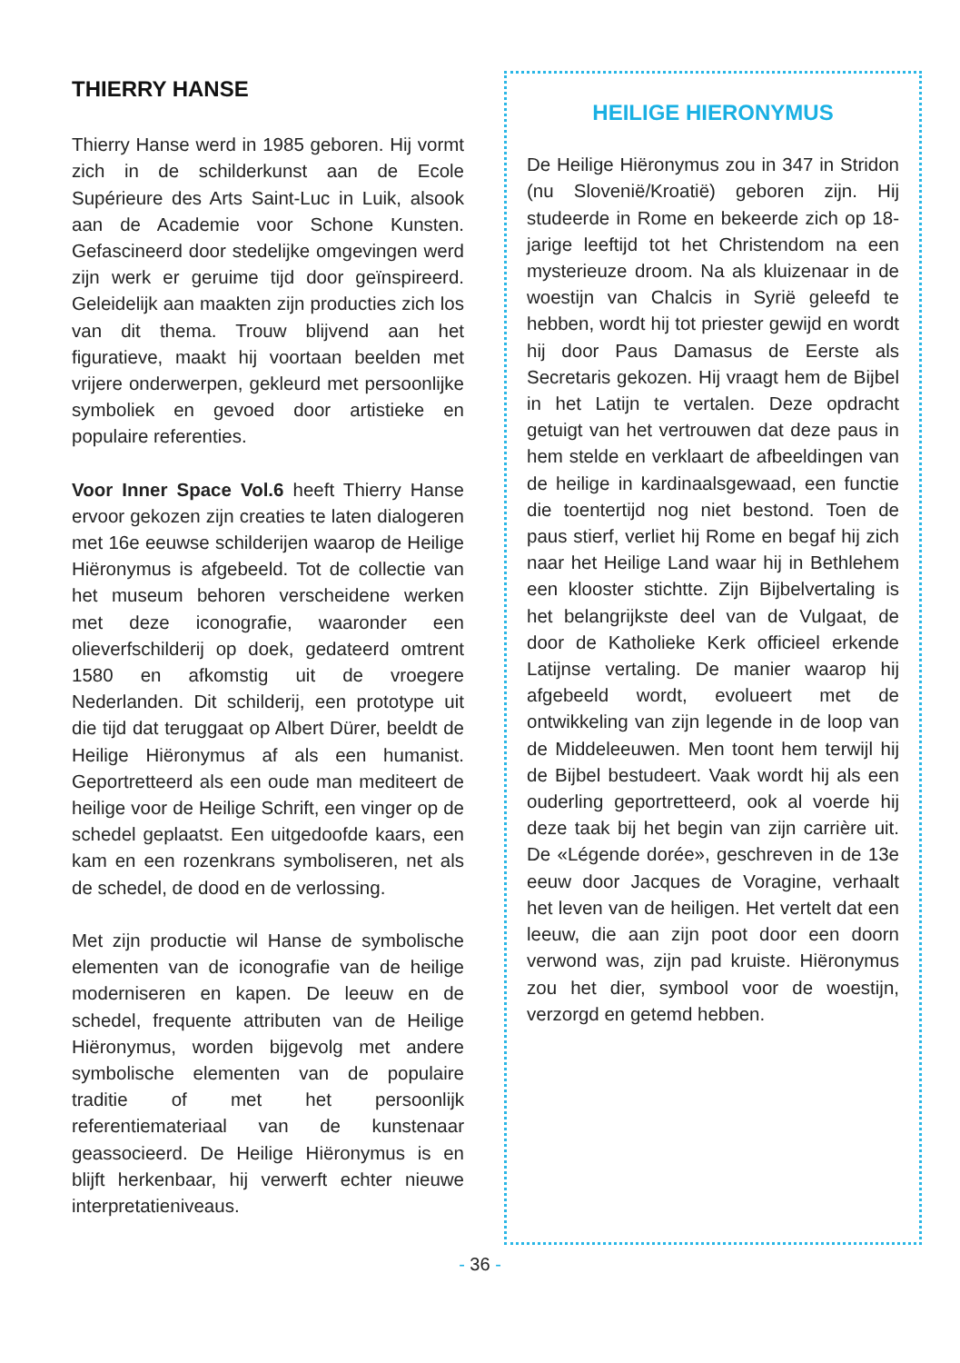THIERRY HANSE
Thierry Hanse werd in 1985 geboren. Hij vormt zich in de schilderkunst aan de Ecole Supérieure des Arts Saint-Luc in Luik, alsook aan de Academie voor Schone Kunsten. Gefascineerd door stedelijke omgevingen werd zijn werk er geruime tijd door geïnspireerd. Geleidelijk aan maakten zijn producties zich los van dit thema. Trouw blijvend aan het figuratieve, maakt hij voortaan beelden met vrijere onderwerpen, gekleurd met persoonlijke symboliek en gevoed door artistieke en populaire referenties.
Voor Inner Space Vol.6 heeft Thierry Hanse ervoor gekozen zijn creaties te laten dialogeren met 16e eeuwse schilderijen waarop de Heilige Hiëronymus is afgebeeld. Tot de collectie van het museum behoren verscheidene werken met deze iconografie, waaronder een olieverfschilderij op doek, gedateerd omtrent 1580 en afkomstig uit de vroegere Nederlanden. Dit schilderij, een prototype uit die tijd dat teruggaat op Albert Dürer, beeldt de Heilige Hiëronymus af als een humanist. Geportretteerd als een oude man mediteert de heilige voor de Heilige Schrift, een vinger op de schedel geplaatst. Een uitgedoofde kaars, een kam en een rozenkrans symboliseren, net als de schedel, de dood en de verlossing.
Met zijn productie wil Hanse de symbolische elementen van de iconografie van de heilige moderniseren en kapen. De leeuw en de schedel, frequente attributen van de Heilige Hiëronymus, worden bijgevolg met andere symbolische elementen van de populaire traditie of met het persoonlijk referentiemateriaal van de kunstenaar geassocieerd. De Heilige Hiëronymus is en blijft herkenbaar, hij verwerft echter nieuwe interpretatieniveaus.
HEILIGE HIERONYMUS
De Heilige Hiëronymus zou in 347 in Stridon (nu Slovenië/Kroatië) geboren zijn. Hij studeerde in Rome en bekeerde zich op 18-jarige leeftijd tot het Christendom na een mysterieuze droom. Na als kluizenaar in de woestijn van Chalcis in Syrië geleefd te hebben, wordt hij tot priester gewijd en wordt hij door Paus Damasus de Eerste als Secretaris gekozen. Hij vraagt hem de Bijbel in het Latijn te vertalen. Deze opdracht getuigt van het vertrouwen dat deze paus in hem stelde en verklaart de afbeeldingen van de heilige in kardinaalsgewaad, een functie die toentertijd nog niet bestond. Toen de paus stierf, verliet hij Rome en begaf hij zich naar het Heilige Land waar hij in Bethlehem een klooster stichtte. Zijn Bijbelvertaling is het belangrijkste deel van de Vulgaat, de door de Katholieke Kerk officieel erkende Latijnse vertaling. De manier waarop hij afgebeeld wordt, evolueert met de ontwikkeling van zijn legende in de loop van de Middeleeuwen. Men toont hem terwijl hij de Bijbel bestudeert. Vaak wordt hij als een ouderling geportretteerd, ook al voerde hij deze taak bij het begin van zijn carrière uit. De «Légende dorée», geschreven in de 13e eeuw door Jacques de Voragine, verhaalt het leven van de heiligen. Het vertelt dat een leeuw, die aan zijn poot door een doorn verwond was, zijn pad kruiste. Hiëronymus zou het dier, symbool voor de woestijn, verzorgd en getemd hebben.
- 36 -